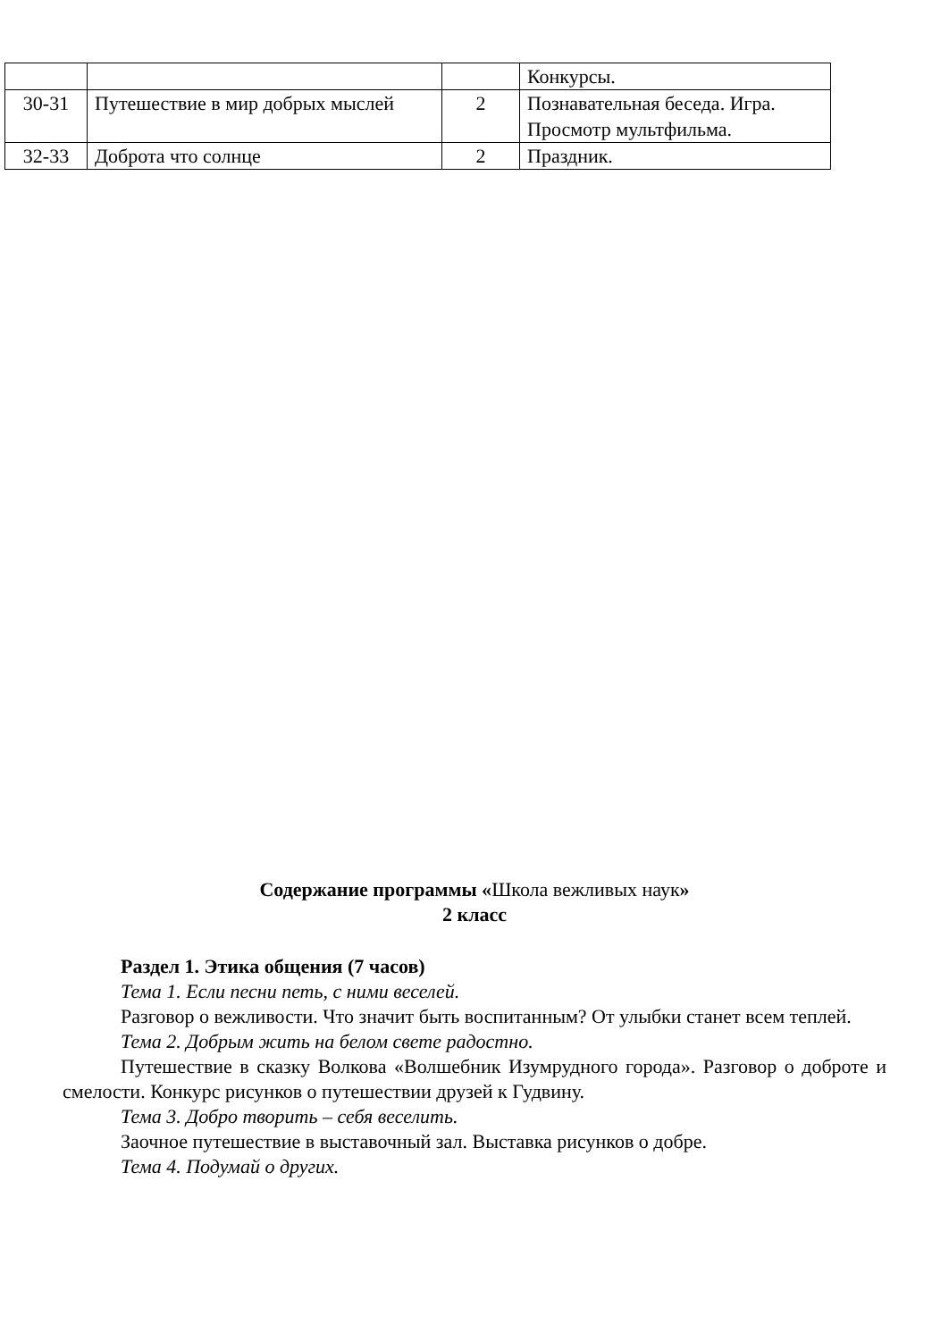| | | | Конкурсы. |
| 30-31 | Путешествие в мир добрых мыслей | 2 | Познавательная беседа. Игра. Просмотр мультфильма. |
| 32-33 | Доброта что солнце | 2 | Праздник. |
Содержание программы «Школа вежливых наук»
2 класс
Раздел 1. Этика общения (7 часов)
Тема 1. Если песни петь, с ними веселей.
Разговор о вежливости. Что значит быть воспитанным? От улыбки станет всем теплей.
Тема 2. Добрым жить на белом свете радостно.
Путешествие в сказку Волкова «Волшебник Изумрудного города». Разговор о доброте и смелости. Конкурс рисунков о путешествии друзей к Гудвину.
Тема 3. Добро творить – себя веселить.
Заочное путешествие в выставочный зал. Выставка рисунков о добре.
Тема 4. Подумай о других.